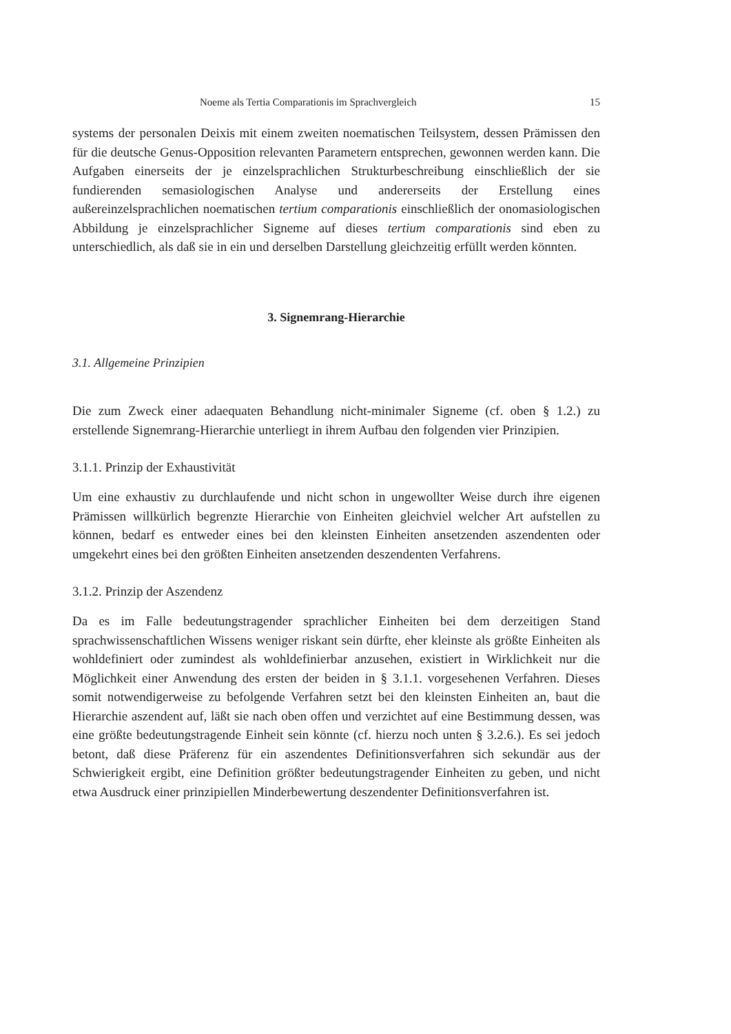Noeme als Tertia Comparationis im Sprachvergleich 15
systems der personalen Deixis mit einem zweiten noematischen Teilsystem, dessen Prämissen den für die deutsche Genus-Opposition relevanten Parametern entsprechen, gewonnen werden kann. Die Aufgaben einerseits der je einzelsprachlichen Strukturbeschreibung einschließlich der sie fundierenden semasiologischen Analyse und andererseits der Erstellung eines außereinzelsprachlichen noematischen tertium comparationis einschließlich der onomasiologischen Abbildung je einzelsprachlicher Signeme auf dieses tertium comparationis sind eben zu unterschiedlich, als daß sie in ein und derselben Darstellung gleichzeitig erfüllt werden könnten.
3. Signemrang-Hierarchie
3.1. Allgemeine Prinzipien
Die zum Zweck einer adaequaten Behandlung nicht-minimaler Signeme (cf. oben § 1.2.) zu erstellende Signemrang-Hierarchie unterliegt in ihrem Aufbau den folgenden vier Prinzipien.
3.1.1. Prinzip der Exhaustivität
Um eine exhaustiv zu durchlaufende und nicht schon in ungewollter Weise durch ihre eigenen Prämissen willkürlich begrenzte Hierarchie von Einheiten gleichviel welcher Art aufstellen zu können, bedarf es entweder eines bei den kleinsten Einheiten ansetzenden aszendenten oder umgekehrt eines bei den größten Einheiten ansetzenden deszendenten Verfahrens.
3.1.2. Prinzip der Aszendenz
Da es im Falle bedeutungstragender sprachlicher Einheiten bei dem derzeitigen Stand sprachwissenschaftlichen Wissens weniger riskant sein dürfte, eher kleinste als größte Einheiten als wohldefiniert oder zumindest als wohldefinierbar anzusehen, existiert in Wirklichkeit nur die Möglichkeit einer Anwendung des ersten der beiden in § 3.1.1. vorgesehenen Verfahren. Dieses somit notwendigerweise zu befolgende Verfahren setzt bei den kleinsten Einheiten an, baut die Hierarchie aszendent auf, läßt sie nach oben offen und verzichtet auf eine Bestimmung dessen, was eine größte bedeutungstragende Einheit sein könnte (cf. hierzu noch unten § 3.2.6.). Es sei jedoch betont, daß diese Präferenz für ein aszendentes Definitionsverfahren sich sekundär aus der Schwierigkeit ergibt, eine Definition größter bedeutungstragender Einheiten zu geben, und nicht etwa Ausdruck einer prinzipiellen Minderbewertung deszendenter Definitionsverfahren ist.